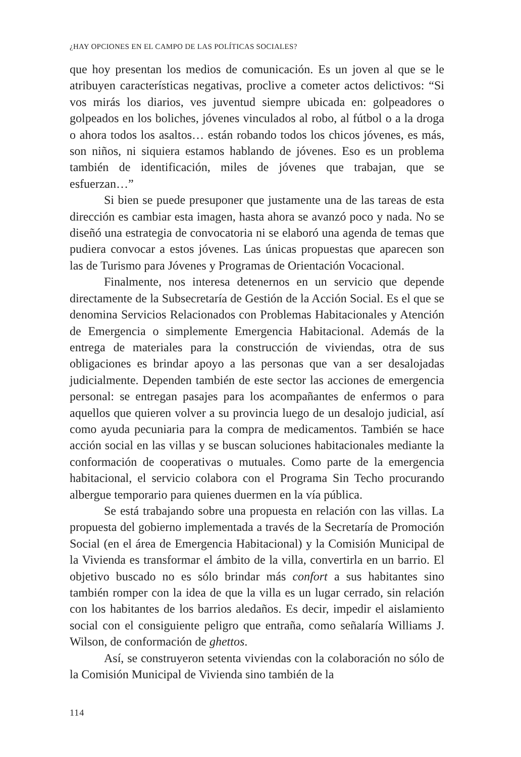¿HAY OPCIONES EN EL CAMPO DE LAS POLÍTICAS SOCIALES?
que hoy presentan los medios de comunicación. Es un joven al que se le atribuyen características negativas, proclive a cometer actos delictivos: “Si vos mirás los diarios, ves juventud siempre ubicada en: golpeadores o golpeados en los boliches, jóvenes vinculados al robo, al fútbol o a la droga o ahora todos los asaltos… están robando todos los chicos jóvenes, es más, son niños, ni siquiera estamos hablando de jóvenes. Eso es un problema también de identificación, miles de jóvenes que trabajan, que se esfuerzan…”
Si bien se puede presuponer que justamente una de las tareas de esta dirección es cambiar esta imagen, hasta ahora se avanzó poco y nada. No se diseñó una estrategia de convocatoria ni se elaboró una agenda de temas que pudiera convocar a estos jóvenes. Las únicas propuestas que aparecen son las de Turismo para Jóvenes y Programas de Orientación Vocacional.
Finalmente, nos interesa detenernos en un servicio que depende directamente de la Subsecretaría de Gestión de la Acción Social. Es el que se denomina Servicios Relacionados con Problemas Habitacionales y Atención de Emergencia o simplemente Emergencia Habitacional. Además de la entrega de materiales para la construcción de viviendas, otra de sus obligaciones es brindar apoyo a las personas que van a ser desalojadas judicialmente. Dependen también de este sector las acciones de emergencia personal: se entregan pasajes para los acompañantes de enfermos o para aquellos que quieren volver a su provincia luego de un desalojo judicial, así como ayuda pecuniaria para la compra de medicamentos. También se hace acción social en las villas y se buscan soluciones habitacionales mediante la conformación de cooperativas o mutuales. Como parte de la emergencia habitacional, el servicio colabora con el Programa Sin Techo procurando albergue temporario para quienes duermen en la vía pública.
Se está trabajando sobre una propuesta en relación con las villas. La propuesta del gobierno implementada a través de la Secretaría de Promoción Social (en el área de Emergencia Habitacional) y la Comisión Municipal de la Vivienda es transformar el ámbito de la villa, convertirla en un barrio. El objetivo buscado no es sólo brindar más confort a sus habitantes sino también romper con la idea de que la villa es un lugar cerrado, sin relación con los habitantes de los barrios aledaños. Es decir, impedir el aislamiento social con el consiguiente peligro que entraña, como señalaría Williams J. Wilson, de conformación de ghettos.
Así, se construyeron setenta viviendas con la colaboración no sólo de la Comisión Municipal de Vivienda sino también de la
114